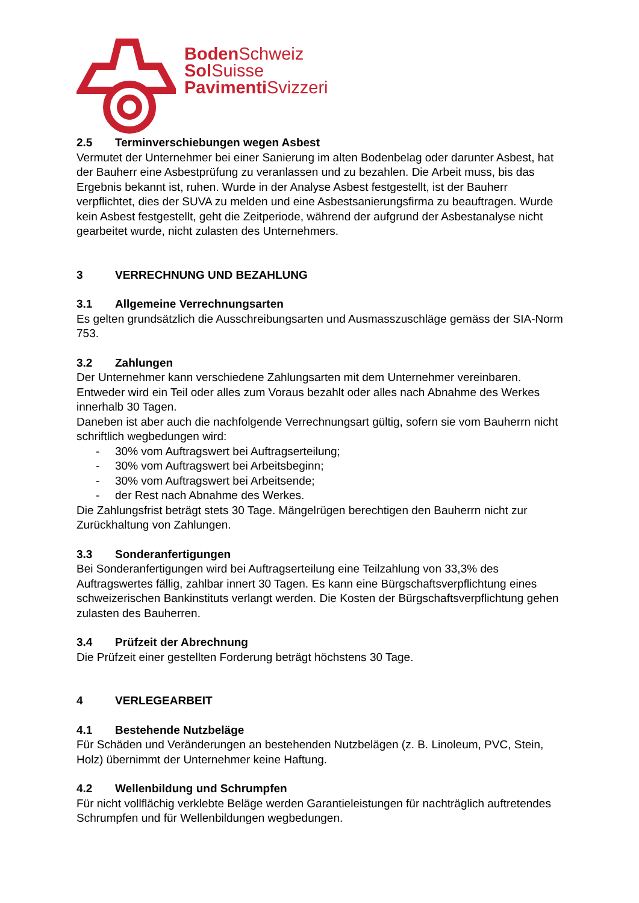Boden Schweiz
Sol Suisse
Pavimenti Svizzeri
2.5 Terminverschiebungen wegen Asbest
Vermutet der Unternehmer bei einer Sanierung im alten Bodenbelag oder darunter Asbest, hat der Bauherr eine Asbestprüfung zu veranlassen und zu bezahlen. Die Arbeit muss, bis das Ergebnis bekannt ist, ruhen. Wurde in der Analyse Asbest festgestellt, ist der Bauherr verpflichtet, dies der SUVA zu melden und eine Asbestsanierungsfirma zu beauftragen. Wurde kein Asbest festgestellt, geht die Zeitperiode, während der aufgrund der Asbestanalyse nicht gearbeitet wurde, nicht zulasten des Unternehmers.
3 VERRECHNUNG UND BEZAHLUNG
3.1 Allgemeine Verrechnungsarten
Es gelten grundsätzlich die Ausschreibungsarten und Ausmasszuschläge gemäss der SIA-Norm 753.
3.2 Zahlungen
Der Unternehmer kann verschiedene Zahlungsarten mit dem Unternehmer vereinbaren. Entweder wird ein Teil oder alles zum Voraus bezahlt oder alles nach Abnahme des Werkes innerhalb 30 Tagen.
Daneben ist aber auch die nachfolgende Verrechnungsart gültig, sofern sie vom Bauherrn nicht schriftlich wegbedungen wird:
- 30% vom Auftragswert bei Auftragserteilung;
- 30% vom Auftragswert bei Arbeitsbeginn;
- 30% vom Auftragswert bei Arbeitsende;
- der Rest nach Abnahme des Werkes.
Die Zahlungsfrist beträgt stets 30 Tage. Mängelrügen berechtigen den Bauherrn nicht zur Zurückhaltung von Zahlungen.
3.3 Sonderanfertigungen
Bei Sonderanfertigungen wird bei Auftragserteilung eine Teilzahlung von 33,3% des Auftragswertes fällig, zahlbar innert 30 Tagen. Es kann eine Bürgschaftsverpflichtung eines schweizerischen Bankinstituts verlangt werden. Die Kosten der Bürgschaftsverpflichtung gehen zulasten des Bauherren.
3.4 Prüfzeit der Abrechnung
Die Prüfzeit einer gestellten Forderung beträgt höchstens 30 Tage.
4 VERLEGEARBEIT
4.1 Bestehende Nutzbeläge
Für Schäden und Veränderungen an bestehenden Nutzbelägen (z. B. Linoleum, PVC, Stein, Holz) übernimmt der Unternehmer keine Haftung.
4.2 Wellenbildung und Schrumpfen
Für nicht vollflächig verklebte Beläge werden Garantieleistungen für nachträglich auftretendes Schrumpfen und für Wellenbildungen wegbedungen.